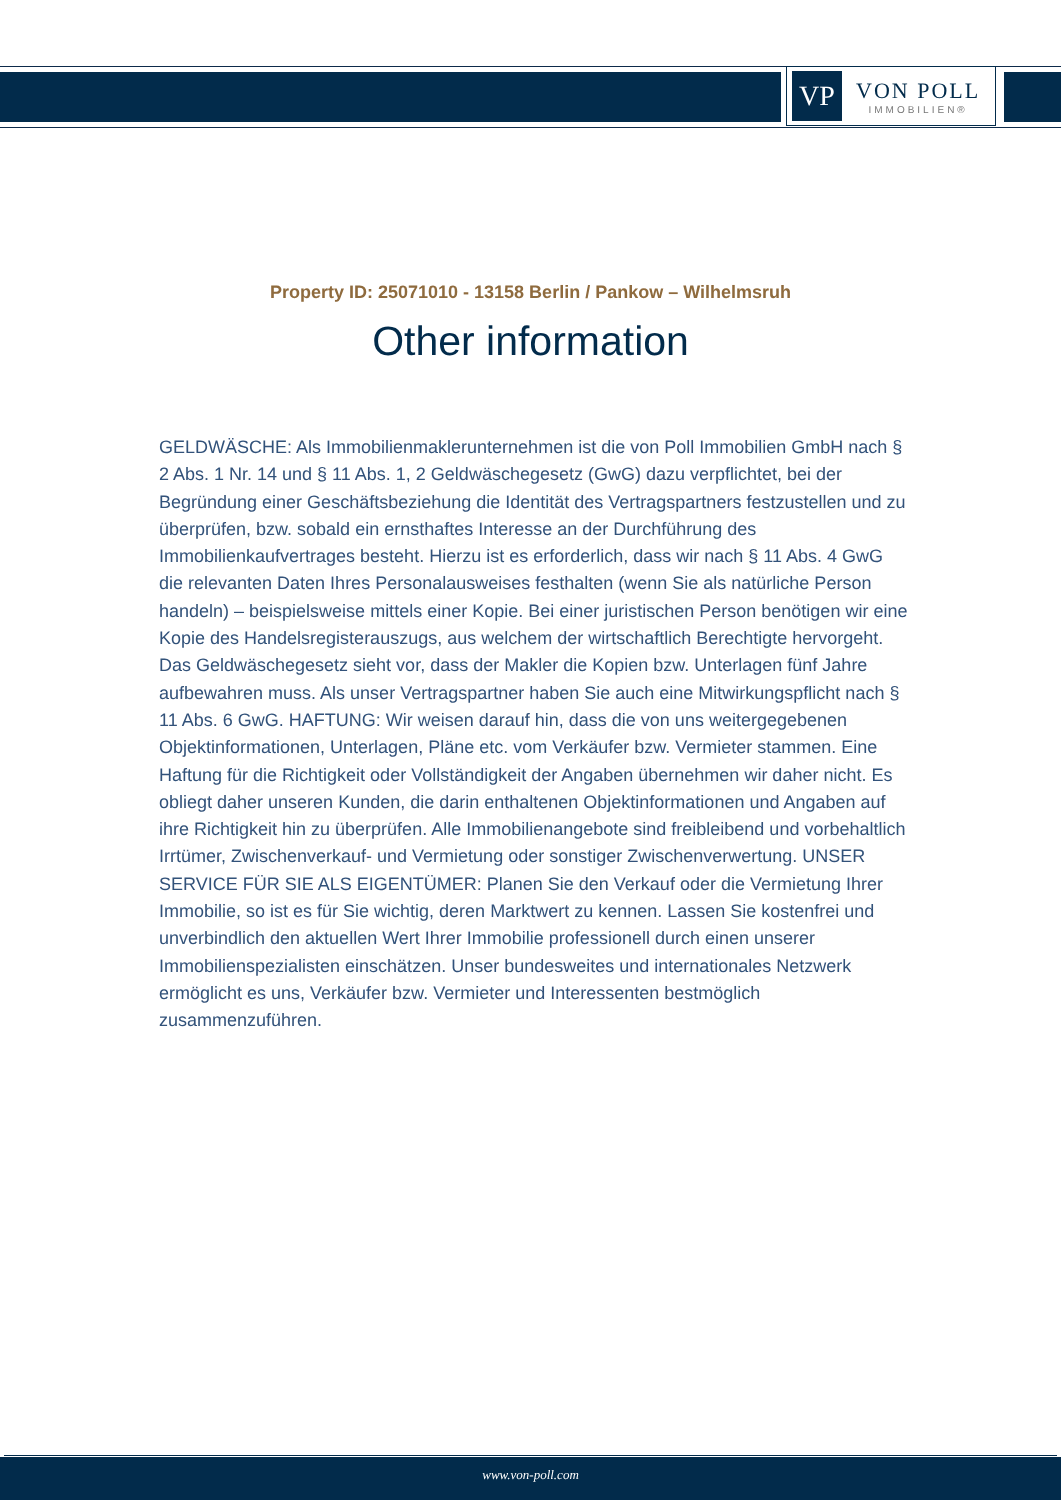VP
VON POLL
IMMOBILIEN®
Property ID: 25071010 - 13158 Berlin / Pankow – Wilhelmsruh
Other information
GELDWÄSCHE: Als Immobilienmaklerunternehmen ist die von Poll Immobilien GmbH nach § 2 Abs. 1 Nr. 14 und § 11 Abs. 1, 2 Geldwäschegesetz (GwG) dazu verpflichtet, bei der Begründung einer Geschäftsbeziehung die Identität des Vertragspartners festzustellen und zu überprüfen, bzw. sobald ein ernsthaftes Interesse an der Durchführung des Immobilienkaufvertrages besteht. Hierzu ist es erforderlich, dass wir nach § 11 Abs. 4 GwG die relevanten Daten Ihres Personalausweises festhalten (wenn Sie als natürliche Person handeln) – beispielsweise mittels einer Kopie. Bei einer juristischen Person benötigen wir eine Kopie des Handelsregisterauszugs, aus welchem der wirtschaftlich Berechtigte hervorgeht. Das Geldwäschegesetz sieht vor, dass der Makler die Kopien bzw. Unterlagen fünf Jahre aufbewahren muss. Als unser Vertragspartner haben Sie auch eine Mitwirkungspflicht nach § 11 Abs. 6 GwG. HAFTUNG: Wir weisen darauf hin, dass die von uns weitergegebenen Objektinformationen, Unterlagen, Pläne etc. vom Verkäufer bzw. Vermieter stammen. Eine Haftung für die Richtigkeit oder Vollständigkeit der Angaben übernehmen wir daher nicht. Es obliegt daher unseren Kunden, die darin enthaltenen Objektinformationen und Angaben auf ihre Richtigkeit hin zu überprüfen. Alle Immobilienangebote sind freibleibend und vorbehaltlich Irrtümer, Zwischenverkauf- und Vermietung oder sonstiger Zwischenverwertung. UNSER SERVICE FÜR SIE ALS EIGENTÜMER: Planen Sie den Verkauf oder die Vermietung Ihrer Immobilie, so ist es für Sie wichtig, deren Marktwert zu kennen. Lassen Sie kostenfrei und unverbindlich den aktuellen Wert Ihrer Immobilie professionell durch einen unserer Immobilienspezialisten einschätzen. Unser bundesweites und internationales Netzwerk ermöglicht es uns, Verkäufer bzw. Vermieter und Interessenten bestmöglich zusammenzuführen.
www.von-poll.com